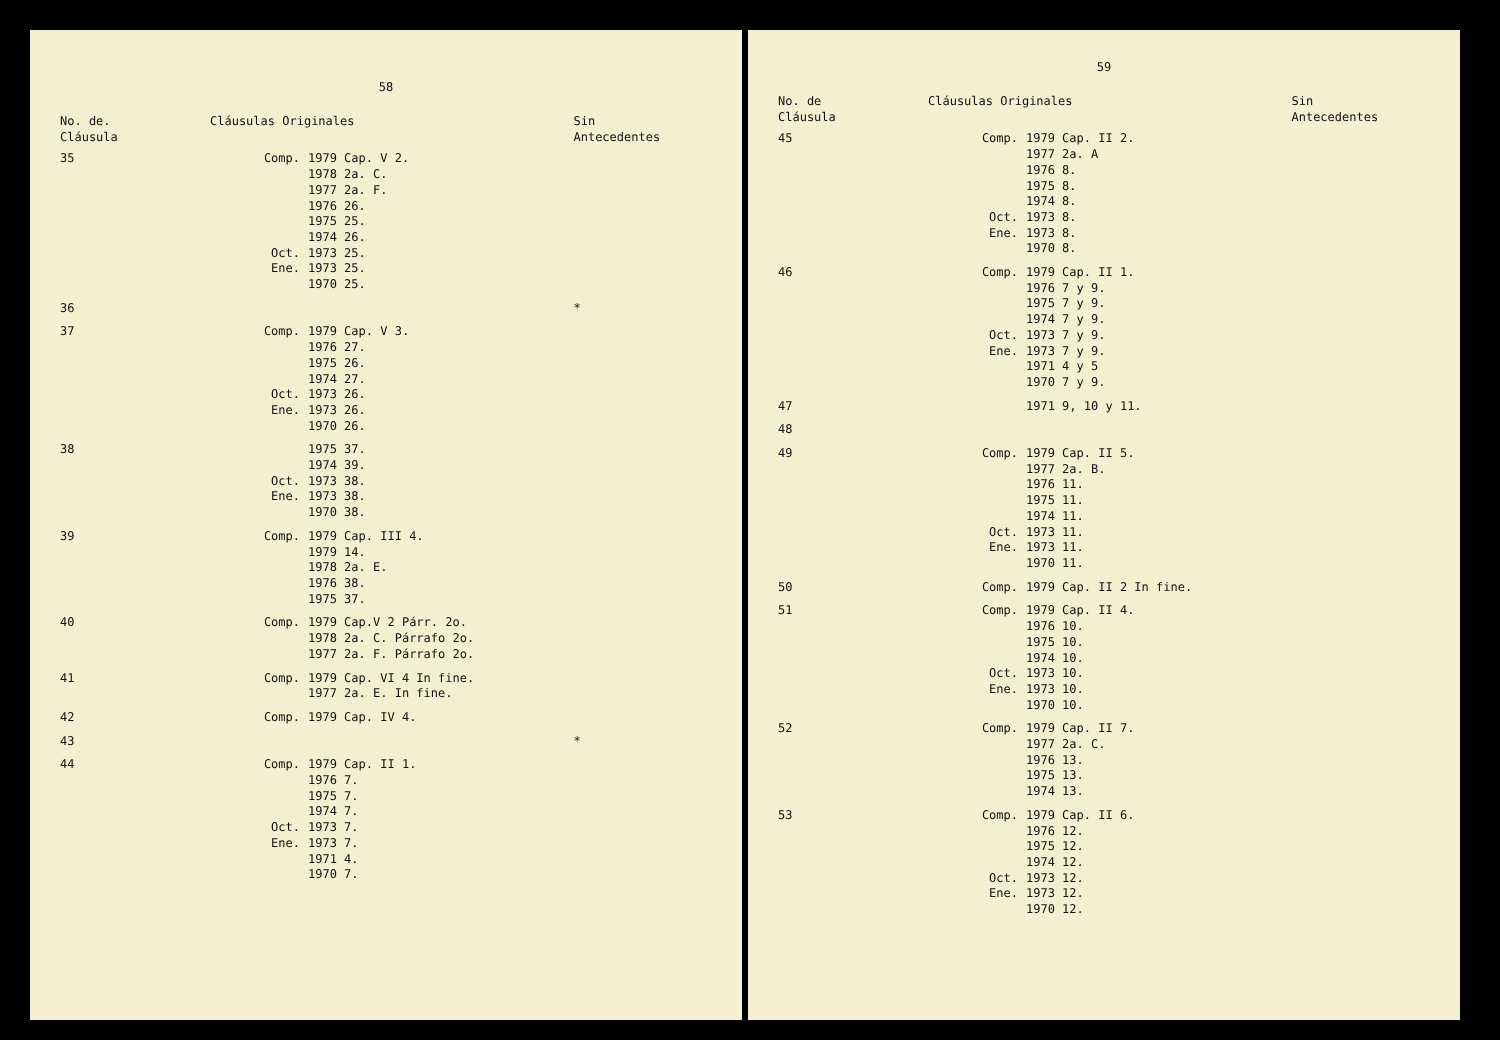58
| No. de. Cláusula | Cláusulas Originales | | Sin Antecedentes |
| --- | --- | --- | --- |
| 35 | Comp. Oct. Ene. | 1979 Cap. V 2. 1978 2a. C. 1977 2a. F. 1976 26. 1975 25. 1974 26. 1973 25. 1973 25. 1970 25. | |
| 36 | | | * |
| 37 | Comp. Oct. Ene. | 1979 Cap. V 3. 1976 27. 1975 26. 1974 27. 1973 26. 1973 26. 1970 26. | |
| 38 | Oct. Ene. | 1975 37. 1974 39. 1973 38. 1973 38. 1970 38. | |
| 39 | Comp. | 1979 Cap. III 4. 1979 14. 1978 2a. E. 1976 38. 1975 37. | |
| 40 | Comp. | 1979 Cap.V 2 Párr. 2o. 1978 2a. C. Párrafo 2o. 1977 2a. F. Párrafo 2o. | |
| 41 | Comp. | 1979 Cap. VI 4 In fine. 1977 2a. E. In fine. | |
| 42 | Comp. | 1979 Cap. IV 4. | |
| 43 | | | * |
| 44 | Comp. Oct. Ene. | 1979 Cap. II 1. 1976 7. 1975 7. 1974 7. 1973 7. 1973 7. 1971 4. 1970 7. | |
59
| No. de Cláusula | Cláusulas Originales | | Sin Antecedentes |
| --- | --- | --- | --- |
| 45 | Comp. Oct. Ene. | 1979 Cap. II 2. 1977 2a. A 1976 8. 1975 8. 1974 8. 1973 8. 1973 8. 1970 8. | |
| 46 | Comp. Oct. Ene. | 1979 Cap. II 1. 1976 7 y 9. 1975 7 y 9. 1974 7 y 9. 1973 7 y 9. 1973 7 y 9. 1971 4 y 5 1970 7 y 9. | |
| 47 | | 1971 9, 10 y 11. | |
| 48 | | | |
| 49 | Comp. Oct. Ene. | 1979 Cap. II 5. 1977 2a. B. 1976 11. 1975 11. 1974 11. 1973 11. 1973 11. 1970 11. | |
| 50 | Comp. | 1979 Cap. II 2 In fine. | |
| 51 | Comp. Oct. Ene. | 1979 Cap. II 4. 1976 10. 1975 10. 1974 10. 1973 10. 1973 10. 1970 10. | |
| 52 | Comp. | 1979 Cap. II 7. 1977 2a. C. 1976 13. 1975 13. 1974 13. | |
| 53 | Comp. Oct. Ene. | 1979 Cap. II 6. 1976 12. 1975 12. 1974 12. 1973 12. 1973 12. 1970 12. | |